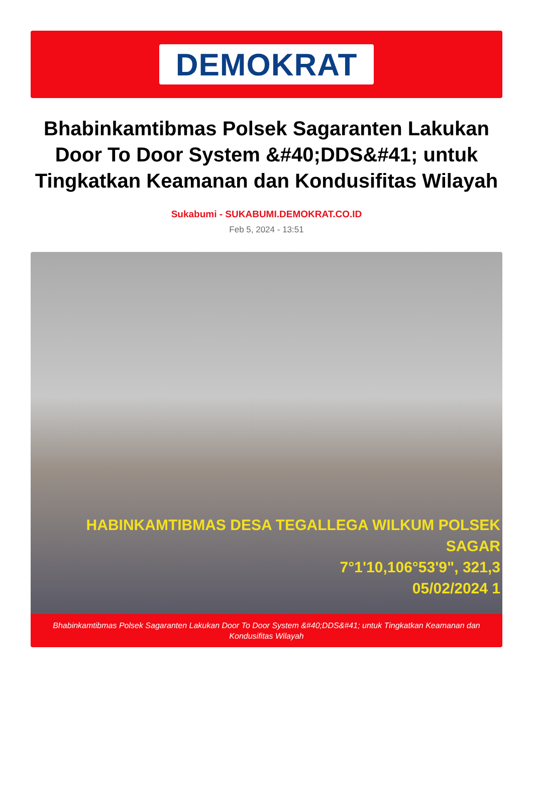DEMOKRAT
Bhabinkamtibmas Polsek Sagaranten Lakukan Door To Door System &#40;DDS&#41; untuk Tingkatkan Keamanan dan Kondusifitas Wilayah
Sukabumi - SUKABUMI.DEMOKRAT.CO.ID
Feb 5, 2024 - 13:51
HABINKAMTIBMAS DESA TEGALLEGA WILKUM POLSEK SAGAR
7°1'10,106°53'9", 321,3
05/02/2024 1
Bhabinkamtibmas Polsek Sagaranten Lakukan Door To Door System &#40;DDS&#41; untuk Tingkatkan Keamanan dan Kondusifitas Wilayah